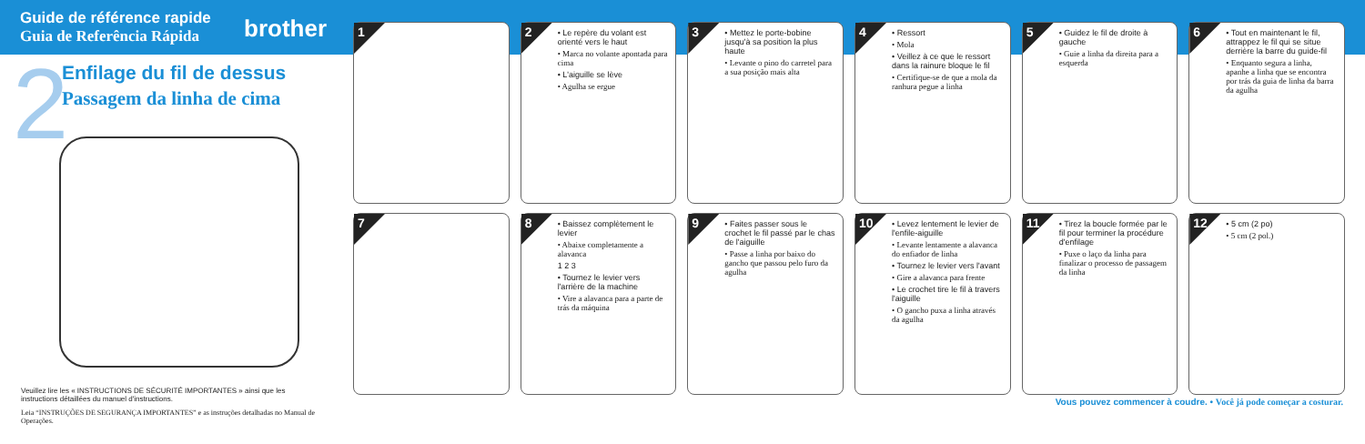Guide de référence rapide
Guia de Referência Rápida
brother
2
Enfilage du fil de dessus
Passagem da linha de cima
Veuillez lire les « INSTRUCTIONS DE SÉCURITÉ IMPORTANTES » ainsi que les instructions détaillées du manuel d'instructions.
Leia “INSTRUÇÕES DE SEGURANÇA IMPORTANTES” e as instruções detalhadas no Manual de Operações.
1
2
• Le repère du volant est orienté vers le haut
• Marca no volante apontada para cima
• L'aiguille se lève
• Agulha se ergue
3
• Mettez le porte-bobine jusqu'à sa position la plus haute
• Levante o pino do carretel para a sua posição mais alta
4
• Ressort
• Mola
• Veillez à ce que le ressort dans la rainure bloque le fil
• Certifique-se de que a mola da ranhura pegue a linha
5
• Guidez le fil de droite à gauche
• Guie a linha da direita para a esquerda
6
• Tout en maintenant le fil, attrappez le fil qui se situe derrière la barre du guide-fil
• Enquanto segura a linha, apanhe a linha que se encontra por trás da guia de linha da barra da agulha
7
8
• Baissez complètement le levier
• Abaixe completamente a alavanca
1 2 3
• Tournez le levier vers l'arrière de la machine
• Vire a alavanca para a parte de trás da máquina
9
• Faites passer sous le crochet le fil passé par le chas de l'aiguille
• Passe a linha por baixo do gancho que passou pelo furo da agulha
10
• Levez lentement le levier de l'enfile-aiguille
• Levante lentamente a alavanca do enfiador de linha
• Tournez le levier vers l'avant
• Gire a alavanca para frente
• Le crochet tire le fil à travers l'aiguille
• O gancho puxa a linha através da agulha
11
• Tirez la boucle formée par le fil pour terminer la procédure d'enfilage
• Puxe o laço da linha para finalizar o processo de passagem da linha
12
• 5 cm (2 po)
• 5 cm (2 pol.)
Vous pouvez commencer à coudre. • Você já pode começar a costurar.